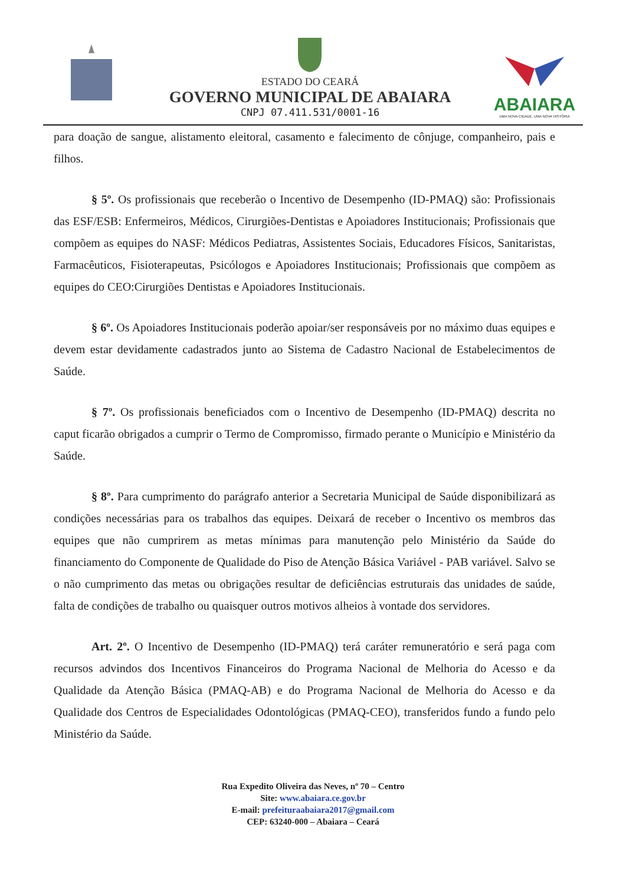ESTADO DO CEARÁ
GOVERNO MUNICIPAL DE ABAIARA
CNPJ 07.411.531/0001-16
ABAIARA
UMA NOVA CIDADE, UMA NOVA HISTÓRIA
para doação de sangue, alistamento eleitoral, casamento e falecimento de cônjuge, companheiro, pais e filhos.
§ 5º. Os profissionais que receberão o Incentivo de Desempenho (ID-PMAQ) são: Profissionais das ESF/ESB: Enfermeiros, Médicos, Cirurgiões-Dentistas e Apoiadores Institucionais; Profissionais que compõem as equipes do NASF: Médicos Pediatras, Assistentes Sociais, Educadores Físicos, Sanitaristas, Farmacêuticos, Fisioterapeutas, Psicólogos e Apoiadores Institucionais; Profissionais que compõem as equipes do CEO:Cirurgiões Dentistas e Apoiadores Institucionais.
§ 6º. Os Apoiadores Institucionais poderão apoiar/ser responsáveis por no máximo duas equipes e devem estar devidamente cadastrados junto ao Sistema de Cadastro Nacional de Estabelecimentos de Saúde.
§ 7º. Os profissionais beneficiados com o Incentivo de Desempenho (ID-PMAQ) descrita no caput ficarão obrigados a cumprir o Termo de Compromisso, firmado perante o Município e Ministério da Saúde.
§ 8º. Para cumprimento do parágrafo anterior a Secretaria Municipal de Saúde disponibilizará as condições necessárias para os trabalhos das equipes. Deixará de receber o Incentivo os membros das equipes que não cumprirem as metas mínimas para manutenção pelo Ministério da Saúde do financiamento do Componente de Qualidade do Piso de Atenção Básica Variável - PAB variável. Salvo se o não cumprimento das metas ou obrigações resultar de deficiências estruturais das unidades de saúde, falta de condições de trabalho ou quaisquer outros motivos alheios à vontade dos servidores.
Art. 2º. O Incentivo de Desempenho (ID-PMAQ) terá caráter remuneratório e será paga com recursos advindos dos Incentivos Financeiros do Programa Nacional de Melhoria do Acesso e da Qualidade da Atenção Básica (PMAQ-AB) e do Programa Nacional de Melhoria do Acesso e da Qualidade dos Centros de Especialidades Odontológicas (PMAQ-CEO), transferidos fundo a fundo pelo Ministério da Saúde.
Rua Expedito Oliveira das Neves, nº 70 – Centro
Site: www.abaiara.ce.gov.br
E-mail: prefeituraabaiara2017@gmail.com
CEP: 63240-000 – Abaiara – Ceará